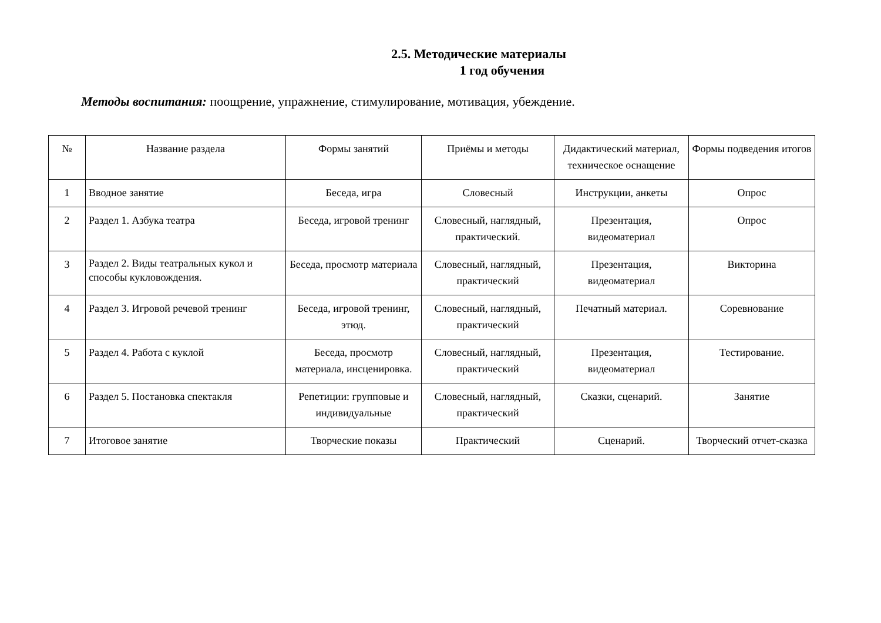2.5. Методические материалы
1 год обучения
Методы воспитания: поощрение, упражнение, стимулирование, мотивация, убеждение.
| № | Название раздела | Формы занятий | Приёмы и методы | Дидактический материал, техническое оснащение | Формы подведения итогов |
| --- | --- | --- | --- | --- | --- |
| 1 | Вводное занятие | Беседа, игра | Словесный | Инструкции, анкеты | Опрос |
| 2 | Раздел 1. Азбука театра | Беседа, игровой тренинг | Словесный, наглядный, практический. | Презентация, видеоматериал | Опрос |
| 3 | Раздел 2. Виды театральных кукол и способы кукловождения. | Беседа, просмотр материала | Словесный, наглядный, практический | Презентация, видеоматериал | Викторина |
| 4 | Раздел 3. Игровой речевой тренинг | Беседа, игровой тренинг, этюд. | Словесный, наглядный, практический | Печатный материал. | Соревнование |
| 5 | Раздел 4. Работа с куклой | Беседа, просмотр материала, инсценировка. | Словесный, наглядный, практический | Презентация, видеоматериал | Тестирование. |
| 6 | Раздел 5. Постановка спектакля | Репетиции: групповые и индивидуальные | Словесный, наглядный, практический | Сказки, сценарий. | Занятие |
| 7 | Итоговое занятие | Творческие показы | Практический | Сценарий. | Творческий отчет-сказка |